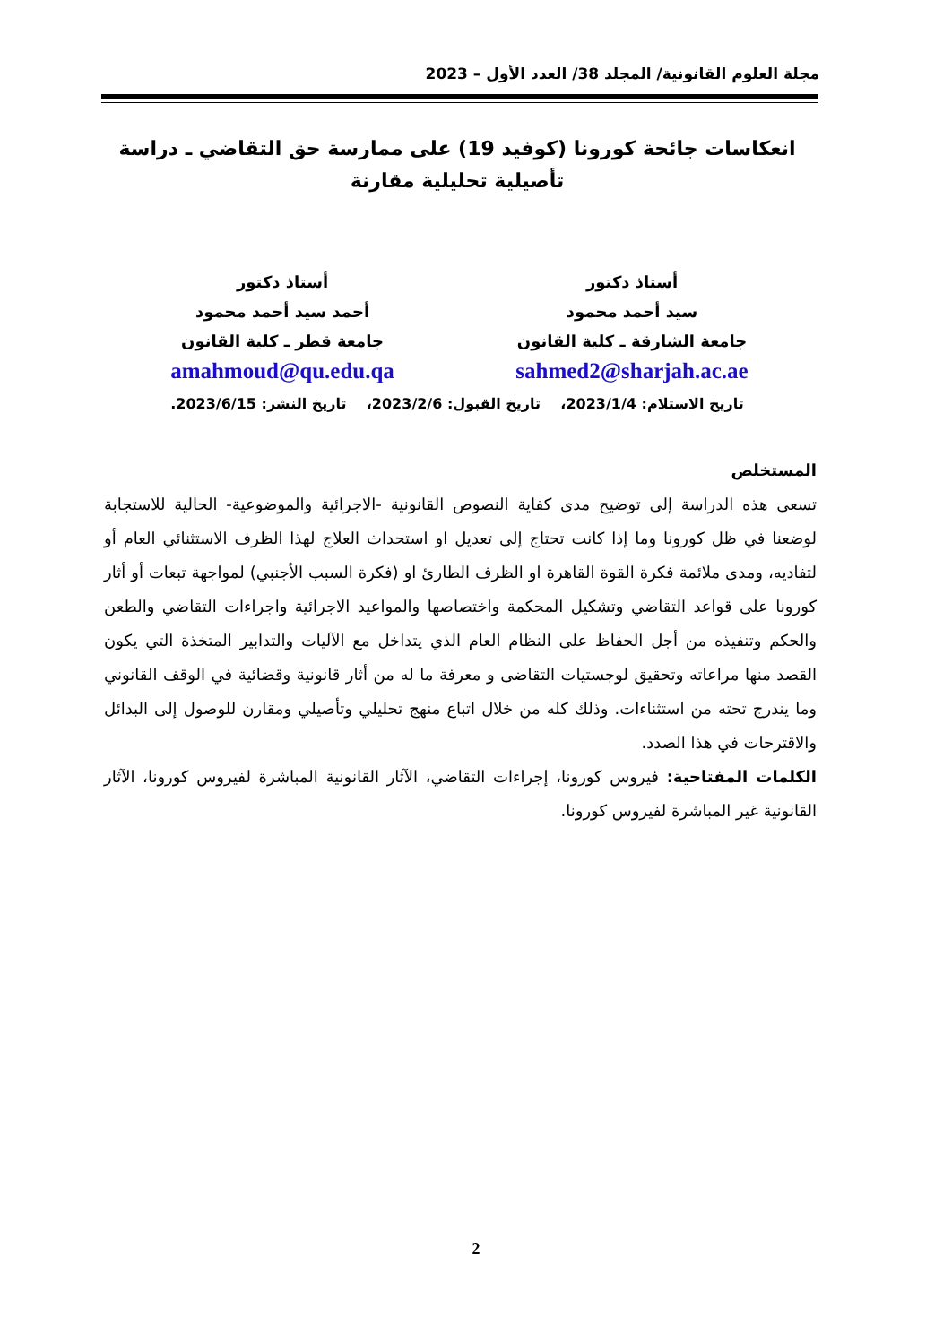مجلة العلوم القانونية/ المجلد 38/ العدد الأول – 2023
انعكاسات جائحة كورونا (كوفيد 19) على ممارسة حق التقاضي ـ دراسة تأصيلية تحليلية مقارنة
أستاذ دكتور
سيد أحمد محمود
جامعة الشارقة ـ كلية القانون
sahmed2@sharjah.ac.ae
أستاذ دكتور
أحمد سيد أحمد محمود
جامعة قطر ـ كلية القانون
amahmoud@qu.edu.qa
تاريخ الاستلام: 2023/1/4، تاريخ القبول: 2023/2/6، تاريخ النشر: 2023/6/15.
المستخلص
تسعى هذه الدراسة إلى توضيح مدى كفاية النصوص القانونية -الاجرائية والموضوعية- الحالية للاستجابة لوضعنا في ظل كورونا وما إذا كانت تحتاج إلى تعديل او استحداث العلاج لهذا الظرف الاستثنائي العام أو لتفاديه، ومدى ملائمة فكرة القوة القاهرة او الظرف الطارئ او (فكرة السبب الأجنبي) لمواجهة تبعات أو أثار كورونا على قواعد التقاضي وتشكيل المحكمة واختصاصها والمواعيد الاجرائية واجراءات التقاضي والطعن والحكم وتنفيذه من أجل الحفاظ على النظام العام الذي يتداخل مع الآليات والتدابير المتخذة التي يكون القصد منها مراعاته وتحقيق لوجستيات التقاضى و معرفة ما له من أثار قانونية وقضائية في الوقف القانوني وما يندرج تحته من استثناءات. وذلك كله من خلال اتباع منهج تحليلي وتأصيلي ومقارن للوصول إلى البدائل والاقترحات في هذا الصدد.
الكلمات المفتاحية: فيروس كورونا، إجراءات التقاضي، الآثار القانونية المباشرة لفيروس كورونا، الآثار القانونية غير المباشرة لفيروس كورونا.
2